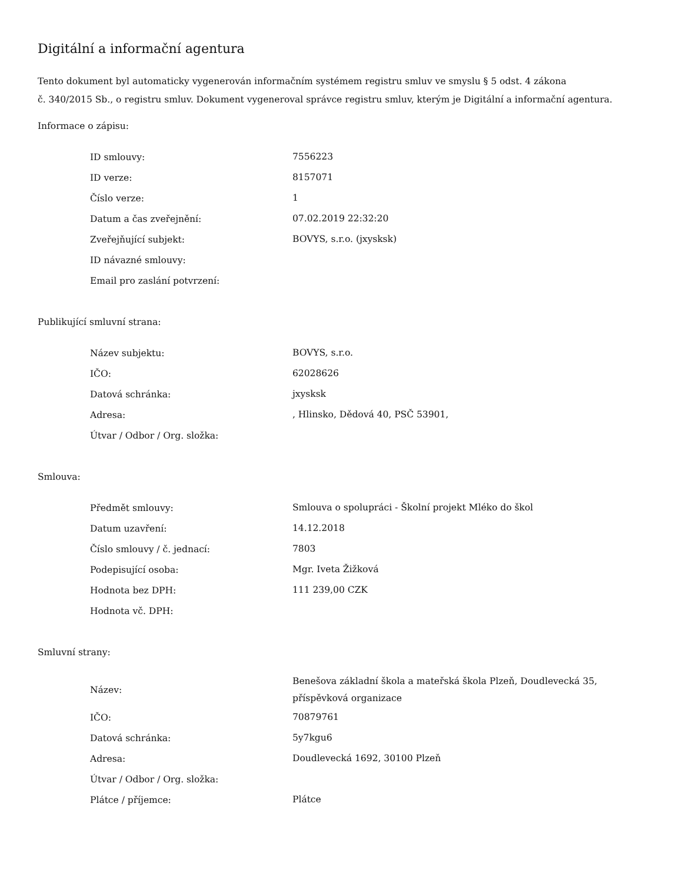Digitální a informační agentura
Tento dokument byl automaticky vygenerován informačním systémem registru smluv ve smyslu § 5 odst. 4 zákona
č. 340/2015 Sb., o registru smluv. Dokument vygeneroval správce registru smluv, kterým je Digitální a informační agentura.
Informace o zápisu:
| ID smlouvy: | 7556223 |
| ID verze: | 8157071 |
| Číslo verze: | 1 |
| Datum a čas zveřejnění: | 07.02.2019 22:32:20 |
| Zveřejňující subjekt: | BOVYS, s.r.o. (jxysksk) |
| ID návazné smlouvy: | |
| Email pro zaslání potvrzení: | |
Publikující smluvní strana:
| Název subjektu: | BOVYS, s.r.o. |
| IČO: | 62028626 |
| Datová schránka: | jxysksk |
| Adresa: | , Hlinsko, Dědová 40, PSČ 53901, |
| Útvar / Odbor / Org. složka: | |
Smlouva:
| Předmět smlouvy: | Smlouva o spolupráci - Školní projekt Mléko do škol |
| Datum uzavření: | 14.12.2018 |
| Číslo smlouvy / č. jednací: | 7803 |
| Podepisující osoba: | Mgr. Iveta Žižková |
| Hodnota bez DPH: | 111 239,00 CZK |
| Hodnota vč. DPH: | |
Smluvní strany:
| Název: | Benešova základní škola a mateřská škola Plzeň, Doudlevecká 35, příspěvková organizace |
| IČO: | 70879761 |
| Datová schránka: | 5y7kgu6 |
| Adresa: | Doudlevecká 1692, 30100 Plzeň |
| Útvar / Odbor / Org. složka: | |
| Plátce / příjemce: | Plátce |